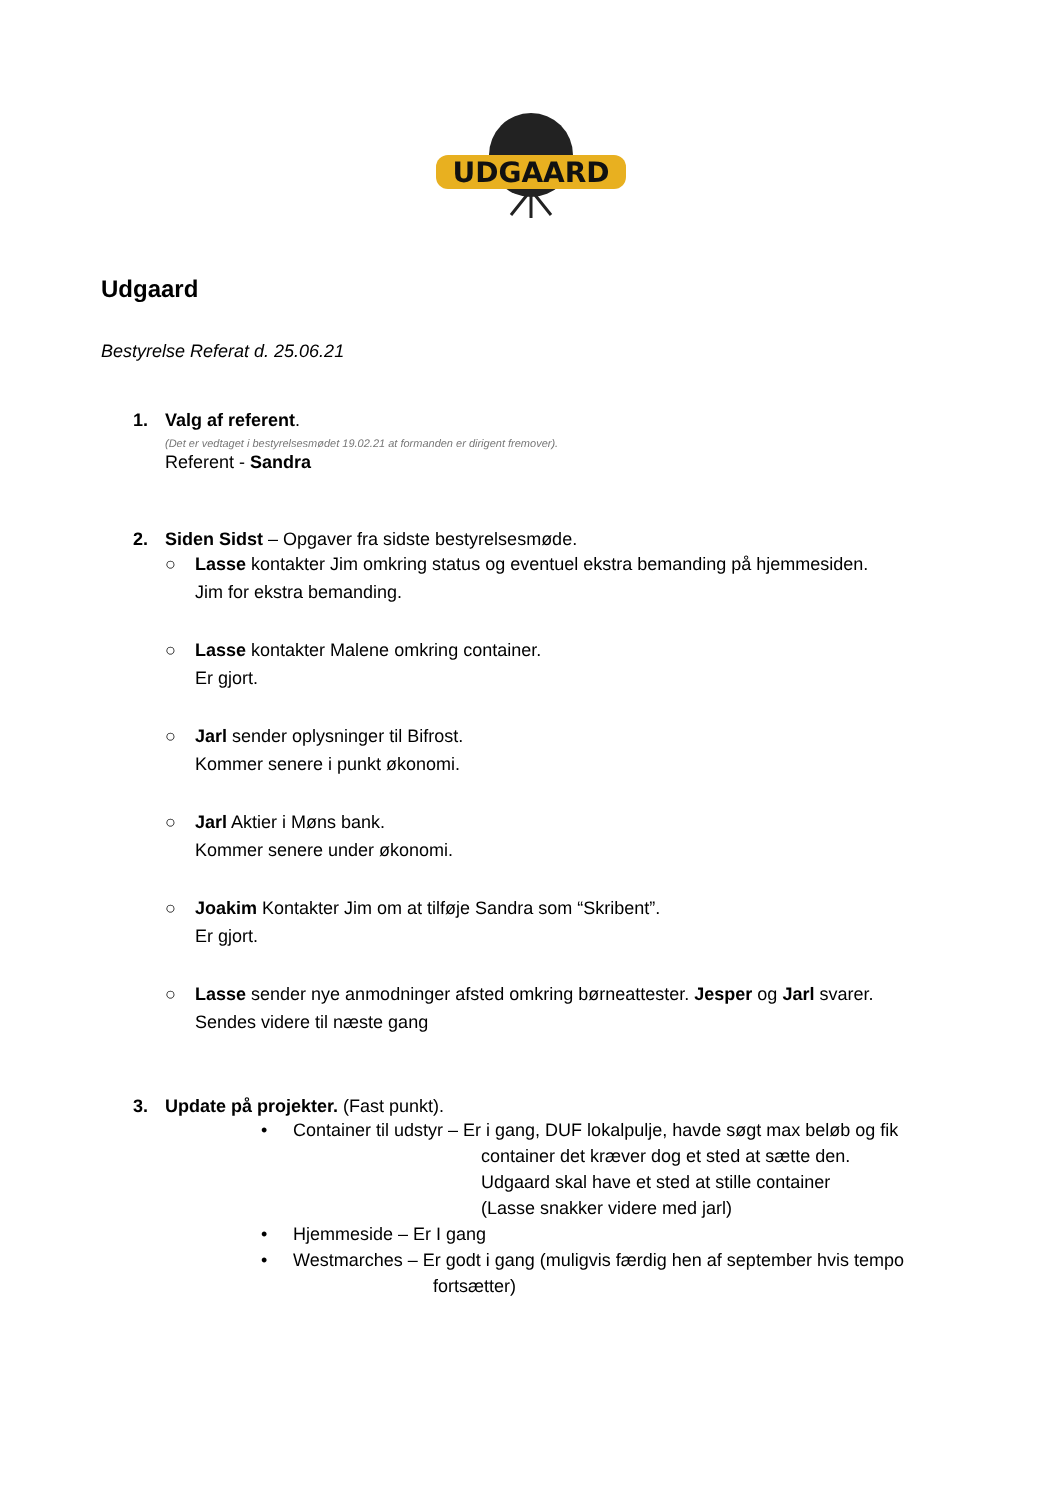UDGAARD
Udgaard
Bestyrelse Referat d. 25.06.21
1. Valg af referent.
(Det er vedtaget i bestyrelsesmødet 19.02.21 at formanden er dirigent fremover).
Referent - Sandra
2. Siden Sidst – Opgaver fra sidste bestyrelsesmøde.
○ Lasse kontakter Jim omkring status og eventuel ekstra bemanding på hjemmesiden.
Jim for ekstra bemanding.
○ Lasse kontakter Malene omkring container.
Er gjort.
○ Jarl sender oplysninger til Bifrost.
Kommer senere i punkt økonomi.
○ Jarl Aktier i Møns bank.
Kommer senere under økonomi.
○ Joakim Kontakter Jim om at tilføje Sandra som “Skribent”.
Er gjort.
○ Lasse sender nye anmodninger afsted omkring børneattester. Jesper og Jarl svarer.
Sendes videre til næste gang
3. Update på projekter. (Fast punkt).
• Container til udstyr – Er i gang, DUF lokalpulje, havde søgt max beløb og fik
container det kræver dog et sted at sætte den.
Udgaard skal have et sted at stille container
(Lasse snakker videre med jarl)
• Hjemmeside – Er I gang
• Westmarches – Er godt i gang (muligvis færdig hen af september hvis tempo
fortsætter)